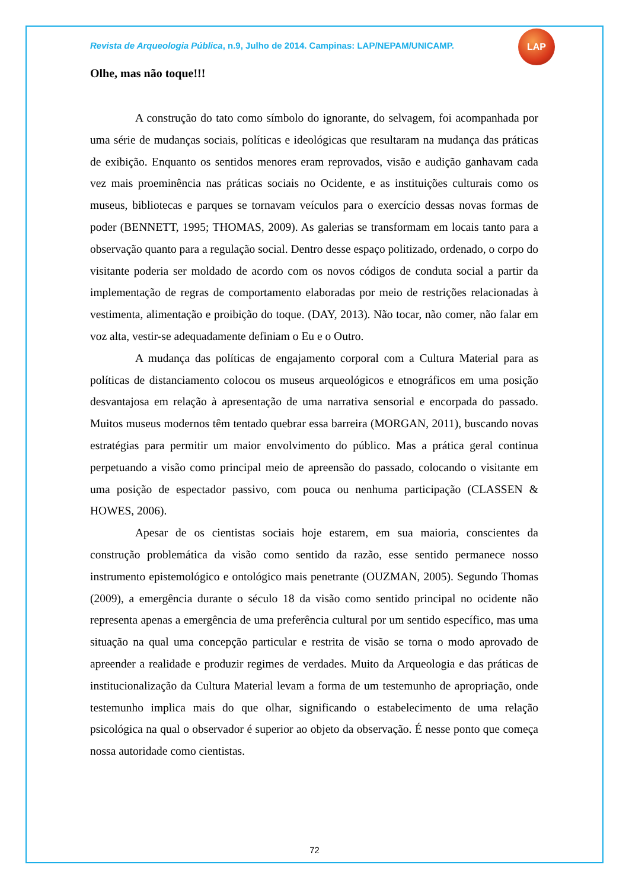Revista de Arqueologia Pública, n.9, Julho de 2014. Campinas: LAP/NEPAM/UNICAMP.
LAP
Olhe, mas não toque!!!
A construção do tato como símbolo do ignorante, do selvagem, foi acompanhada por uma série de mudanças sociais, políticas e ideológicas que resultaram na mudança das práticas de exibição. Enquanto os sentidos menores eram reprovados, visão e audição ganhavam cada vez mais proeminência nas práticas sociais no Ocidente, e as instituições culturais como os museus, bibliotecas e parques se tornavam veículos para o exercício dessas novas formas de poder (BENNETT, 1995; THOMAS, 2009). As galerias se transformam em locais tanto para a observação quanto para a regulação social. Dentro desse espaço politizado, ordenado, o corpo do visitante poderia ser moldado de acordo com os novos códigos de conduta social a partir da implementação de regras de comportamento elaboradas por meio de restrições relacionadas à vestimenta, alimentação e proibição do toque. (DAY, 2013). Não tocar, não comer, não falar em voz alta, vestir-se adequadamente definiam o Eu e o Outro.
A mudança das políticas de engajamento corporal com a Cultura Material para as políticas de distanciamento colocou os museus arqueológicos e etnográficos em uma posição desvantajosa em relação à apresentação de uma narrativa sensorial e encorpada do passado. Muitos museus modernos têm tentado quebrar essa barreira (MORGAN, 2011), buscando novas estratégias para permitir um maior envolvimento do público. Mas a prática geral continua perpetuando a visão como principal meio de apreensão do passado, colocando o visitante em uma posição de espectador passivo, com pouca ou nenhuma participação (CLASSEN & HOWES, 2006).
Apesar de os cientistas sociais hoje estarem, em sua maioria, conscientes da construção problemática da visão como sentido da razão, esse sentido permanece nosso instrumento epistemológico e ontológico mais penetrante (OUZMAN, 2005). Segundo Thomas (2009), a emergência durante o século 18 da visão como sentido principal no ocidente não representa apenas a emergência de uma preferência cultural por um sentido específico, mas uma situação na qual uma concepção particular e restrita de visão se torna o modo aprovado de apreender a realidade e produzir regimes de verdades. Muito da Arqueologia e das práticas de institucionalização da Cultura Material levam a forma de um testemunho de apropriação, onde testemunho implica mais do que olhar, significando o estabelecimento de uma relação psicológica na qual o observador é superior ao objeto da observação. É nesse ponto que começa nossa autoridade como cientistas.
72